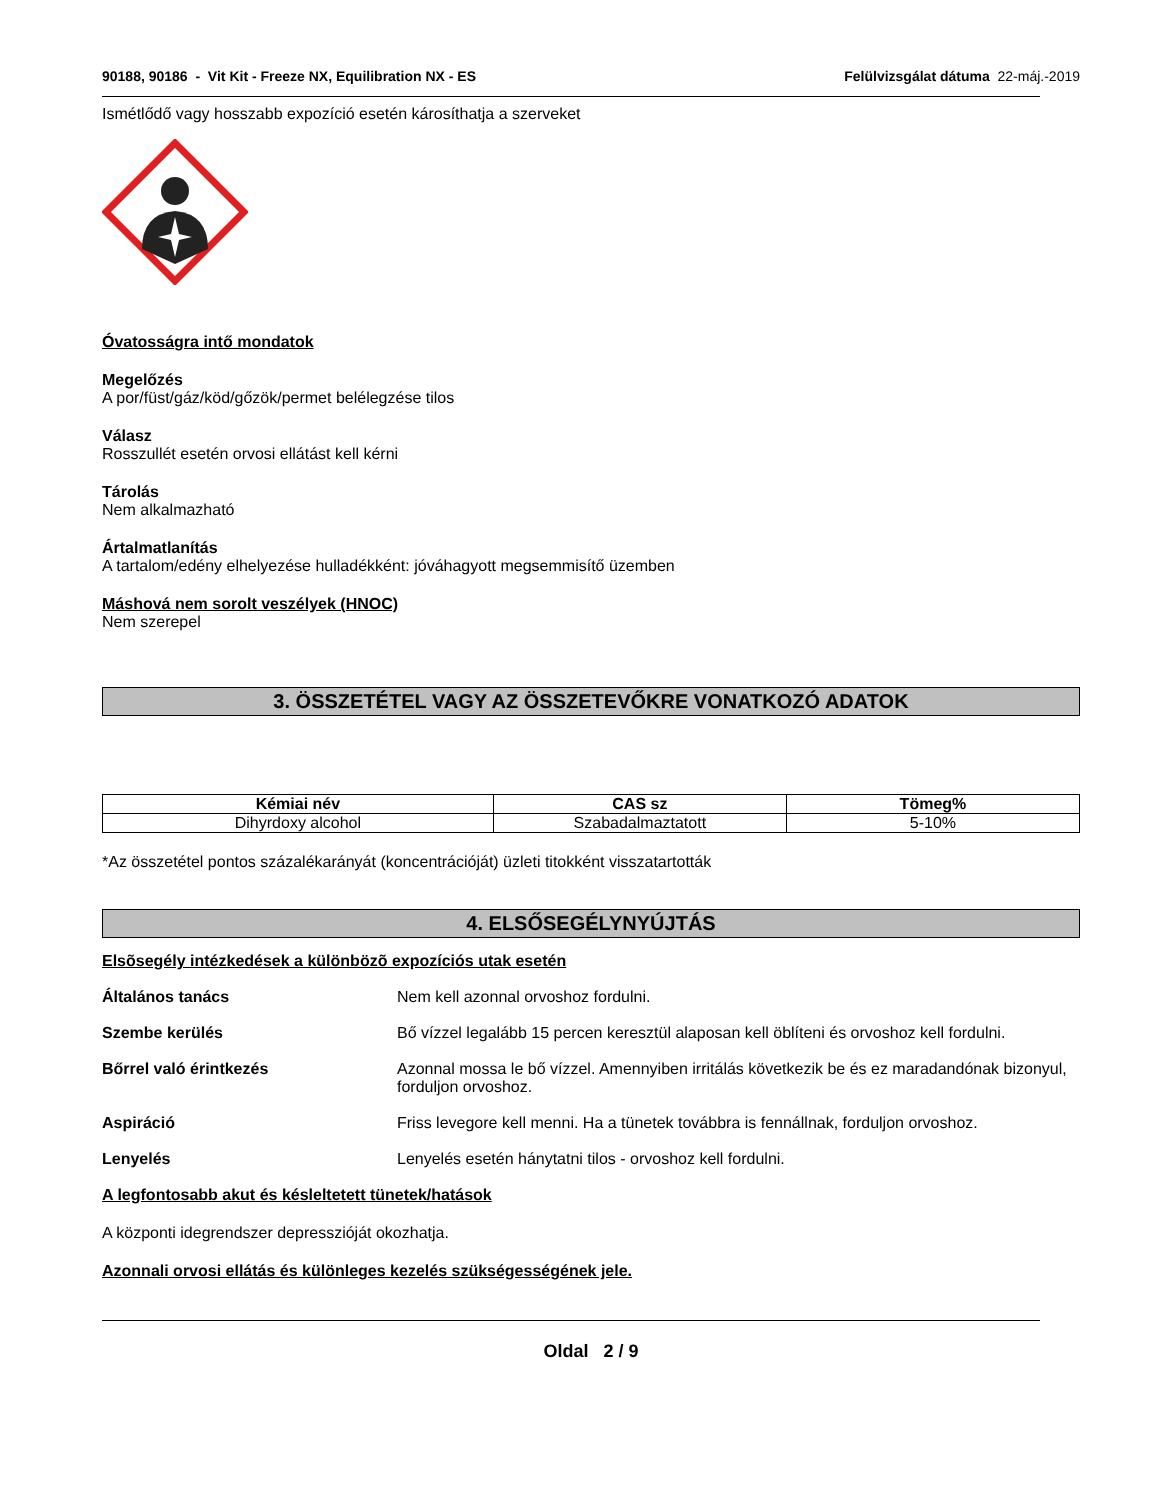90188, 90186 - Vit Kit - Freeze NX, Equilibration NX - ES
Felülvizsgálat dátuma 22-máj.-2019
Ismétlődő vagy hosszabb expozíció esetén károsíthatja a szerveket
Óvatosságra intő mondatok
Megelőzés
A por/füst/gáz/köd/gőzök/permet belélegzése tilos
Válasz
Rosszullét esetén orvosi ellátást kell kérni
Tárolás
Nem alkalmazható
Ártalmatlanítás
A tartalom/edény elhelyezése hulladékként: jóváhagyott megsemmisítő üzemben
Máshová nem sorolt veszélyek (HNOC)
Nem szerepel
3. ÖSSZETÉTEL VAGY AZ ÖSSZETEVŐKRE VONATKOZÓ ADATOK
| Kémiai név | CAS sz | Tömeg% |
| --- | --- | --- |
| Dihyrdoxy alcohol | Szabadalmaztatott | 5-10% |
*Az összetétel pontos százalékarányát (koncentrációját) üzleti titokként visszatartották
4. ELSŐSEGÉLYNYÚJTÁS
Elsõsegély intézkedések a különbözõ expozíciós utak esetén
Általános tanács Nem kell azonnal orvoshoz fordulni.
Szembe kerülés Bő vízzel legalább 15 percen keresztül alaposan kell öblíteni és orvoshoz kell fordulni.
Bőrrel való érintkezés Azonnal mossa le bő vízzel. Amennyiben irritálás következik be és ez maradandónak bizonyul, forduljon orvoshoz.
Aspiráció Friss levegore kell menni. Ha a tünetek továbbra is fennállnak, forduljon orvoshoz.
Lenyelés Lenyelés esetén hánytatni tilos - orvoshoz kell fordulni.
A legfontosabb akut és késleltetett tünetek/hatások
A központi idegrendszer depresszióját okozhatja.
Azonnali orvosi ellátás és különleges kezelés szükségességének jele.
Oldal 2 / 9